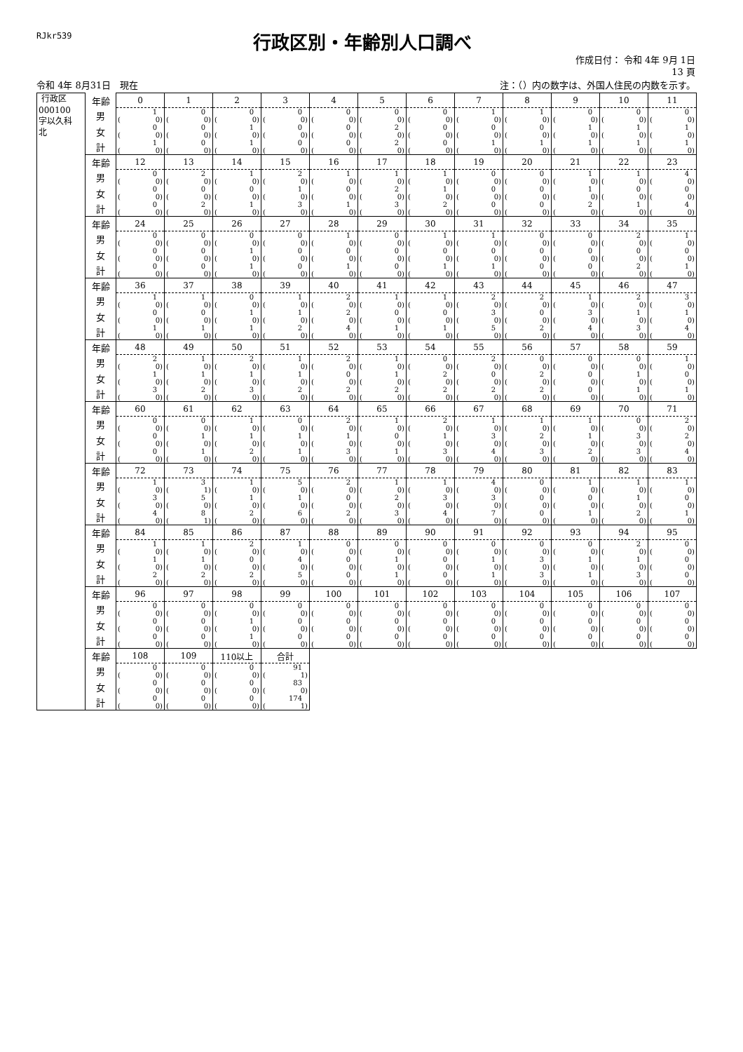RJkr539
行政区別・年齢別人口調べ
作成日付： 令和 4年 9月 1日
13 頁
令和 4年 8月31日　現在 注：（）内の数字は、外国人住民の内数を示す。
| 行政区 000100 字以久科 北 | 年齢 | 0 | 1 | 2 | 3 | 4 | 5 | 6 | 7 | 8 | 9 | 10 | 11 |
| | 男 | 1 ( 0) | 0 ( 0) | 0 ( 0) | 0 ( 0) | 0 ( 0) | 0 ( 0) | 0 ( 0) | 1 ( 0) | 1 ( 0) | 0 ( 0) | 0 ( 0) | 0 ( 0) |
| | 女 | 0 ( 0) | 0 ( 0) | 1 ( 0) | 0 ( 0) | 0 ( 0) | 2 ( 0) | 0 ( 0) | 0 ( 0) | 0 ( 0) | 1 ( 0) | 1 ( 0) | 1 ( 0) |
| | 計 | 1 ( 0) | 0 ( 0) | 1 ( 0) | 0 ( 0) | 0 ( 0) | 2 ( 0) | 0 ( 0) | 1 ( 0) | 1 ( 0) | 1 ( 0) | 1 ( 0) | 1 ( 0) |
| | 年齢 | 12 | 13 | 14 | 15 | 16 | 17 | 18 | 19 | 20 | 21 | 22 | 23 |
| | 男 | 0 ( 0) | 2 ( 0) | 1 ( 0) | 2 ( 0) | 1 ( 0) | 1 ( 0) | 1 ( 0) | 0 ( 0) | 0 ( 0) | 1 ( 0) | 1 ( 0) | 4 ( 0) |
| | 女 | 0 ( 0) | 0 ( 0) | 0 ( 0) | 1 ( 0) | 0 ( 0) | 2 ( 0) | 1 ( 0) | 0 ( 0) | 0 ( 0) | 1 ( 0) | 0 ( 0) | 0 ( 0) |
| | 計 | 0 ( 0) | 2 ( 0) | 1 ( 0) | 3 ( 0) | 1 ( 0) | 3 ( 0) | 2 ( 0) | 0 ( 0) | 0 ( 0) | 2 ( 0) | 1 ( 0) | 4 ( 0) |
| | 年齢 | 24 | 25 | 26 | 27 | 28 | 29 | 30 | 31 | 32 | 33 | 34 | 35 |
| | 男 | 0 ( 0) | 0 ( 0) | 0 ( 0) | 0 ( 0) | 1 ( 0) | 0 ( 0) | 1 ( 0) | 1 ( 0) | 0 ( 0) | 0 ( 0) | 2 ( 0) | 1 ( 0) |
| | 女 | 0 ( 0) | 0 ( 0) | 1 ( 0) | 0 ( 0) | 0 ( 0) | 0 ( 0) | 0 ( 0) | 0 ( 0) | 0 ( 0) | 0 ( 0) | 0 ( 0) | 0 ( 0) |
| | 計 | 0 ( 0) | 0 ( 0) | 1 ( 0) | 0 ( 0) | 1 ( 0) | 0 ( 0) | 1 ( 0) | 1 ( 0) | 0 ( 0) | 0 ( 0) | 2 ( 0) | 1 ( 0) |
| | 年齢 | 36 | 37 | 38 | 39 | 40 | 41 | 42 | 43 | 44 | 45 | 46 | 47 |
| | 男 | 1 ( 0) | 1 ( 0) | 0 ( 0) | 1 ( 0) | 2 ( 0) | 1 ( 0) | 1 ( 0) | 2 ( 0) | 2 ( 0) | 1 ( 0) | 2 ( 0) | 3 ( 0) |
| | 女 | 0 ( 0) | 0 ( 0) | 1 ( 0) | 1 ( 0) | 2 ( 0) | 0 ( 0) | 0 ( 0) | 3 ( 0) | 0 ( 0) | 3 ( 0) | 1 ( 0) | 1 ( 0) |
| | 計 | 1 ( 0) | 1 ( 0) | 1 ( 0) | 2 ( 0) | 4 ( 0) | 1 ( 0) | 1 ( 0) | 5 ( 0) | 2 ( 0) | 4 ( 0) | 3 ( 0) | 4 ( 0) |
| | 年齢 | 48 | 49 | 50 | 51 | 52 | 53 | 54 | 55 | 56 | 57 | 58 | 59 |
| | 男 | 2 ( 0) | 1 ( 0) | 2 ( 0) | 1 ( 0) | 2 ( 0) | 1 ( 0) | 0 ( 0) | 2 ( 0) | 0 ( 0) | 0 ( 0) | 0 ( 0) | 1 ( 0) |
| | 女 | 1 ( 0) | 1 ( 0) | 1 ( 0) | 1 ( 0) | 0 ( 0) | 1 ( 0) | 2 ( 0) | 0 ( 0) | 2 ( 0) | 0 ( 0) | 1 ( 0) | 0 ( 0) |
| | 計 | 3 ( 0) | 2 ( 0) | 3 ( 0) | 2 ( 0) | 2 ( 0) | 2 ( 0) | 2 ( 0) | 2 ( 0) | 2 ( 0) | 0 ( 0) | 1 ( 0) | 1 ( 0) |
| | 年齢 | 60 | 61 | 62 | 63 | 64 | 65 | 66 | 67 | 68 | 69 | 70 | 71 |
| | 男 | 0 ( 0) | 0 ( 0) | 1 ( 0) | 0 ( 0) | 2 ( 0) | 1 ( 0) | 2 ( 0) | 1 ( 0) | 1 ( 0) | 1 ( 0) | 0 ( 0) | 2 ( 0) |
| | 女 | 0 ( 0) | 1 ( 0) | 1 ( 0) | 1 ( 0) | 1 ( 0) | 0 ( 0) | 1 ( 0) | 3 ( 0) | 2 ( 0) | 1 ( 0) | 3 ( 0) | 2 ( 0) |
| | 計 | 0 ( 0) | 1 ( 0) | 2 ( 0) | 1 ( 0) | 3 ( 0) | 1 ( 0) | 3 ( 0) | 4 ( 0) | 3 ( 0) | 2 ( 0) | 3 ( 0) | 4 ( 0) |
| | 年齢 | 72 | 73 | 74 | 75 | 76 | 77 | 78 | 79 | 80 | 81 | 82 | 83 |
| | 男 | 1 ( 0) | 3 ( 1) | 1 ( 0) | 5 ( 0) | 2 ( 0) | 1 ( 0) | 1 ( 0) | 4 ( 0) | 0 ( 0) | 1 ( 0) | 1 ( 0) | 1 ( 0) |
| | 女 | 3 ( 0) | 5 ( 0) | 1 ( 0) | 1 ( 0) | 0 ( 0) | 2 ( 0) | 3 ( 0) | 3 ( 0) | 0 ( 0) | 0 ( 0) | 1 ( 0) | 0 ( 0) |
| | 計 | 4 ( 0) | 8 ( 1) | 2 ( 0) | 6 ( 0) | 2 ( 0) | 3 ( 0) | 4 ( 0) | 7 ( 0) | 0 ( 0) | 1 ( 0) | 2 ( 0) | 1 ( 0) |
| | 年齢 | 84 | 85 | 86 | 87 | 88 | 89 | 90 | 91 | 92 | 93 | 94 | 95 |
| | 男 | 1 ( 0) | 1 ( 0) | 2 ( 0) | 1 ( 0) | 0 ( 0) | 0 ( 0) | 0 ( 0) | 0 ( 0) | 0 ( 0) | 0 ( 0) | 2 ( 0) | 0 ( 0) |
| | 女 | 1 ( 0) | 1 ( 0) | 0 ( 0) | 4 ( 0) | 0 ( 0) | 1 ( 0) | 0 ( 0) | 1 ( 0) | 3 ( 0) | 1 ( 0) | 1 ( 0) | 0 ( 0) |
| | 計 | 2 ( 0) | 2 ( 0) | 2 ( 0) | 5 ( 0) | 0 ( 0) | 1 ( 0) | 0 ( 0) | 1 ( 0) | 3 ( 0) | 1 ( 0) | 3 ( 0) | 0 ( 0) |
| | 年齢 | 96 | 97 | 98 | 99 | 100 | 101 | 102 | 103 | 104 | 105 | 106 | 107 |
| | 男 | 0 ( 0) | 0 ( 0) | 0 ( 0) | 0 ( 0) | 0 ( 0) | 0 ( 0) | 0 ( 0) | 0 ( 0) | 0 ( 0) | 0 ( 0) | 0 ( 0) | 0 ( 0) |
| | 女 | 0 ( 0) | 0 ( 0) | 1 ( 0) | 0 ( 0) | 0 ( 0) | 0 ( 0) | 0 ( 0) | 0 ( 0) | 0 ( 0) | 0 ( 0) | 0 ( 0) | 0 ( 0) |
| | 計 | 0 ( 0) | 0 ( 0) | 1 ( 0) | 0 ( 0) | 0 ( 0) | 0 ( 0) | 0 ( 0) | 0 ( 0) | 0 ( 0) | 0 ( 0) | 0 ( 0) | 0 ( 0) |
| | 年齢 | 108 | 109 | 110以上 | 合計 | | | | | | | | |
| | 男 | 0 ( 0) | 0 ( 0) | 0 ( 0) | 91 ( 1) | | | | | | | | |
| | 女 | 0 ( 0) | 0 ( 0) | 0 ( 0) | 83 ( 0) | | | | | | | | |
| | 計 | 0 ( 0) | 0 ( 0) | 0 ( 0) | 174 ( 1) | | | | | | | | |